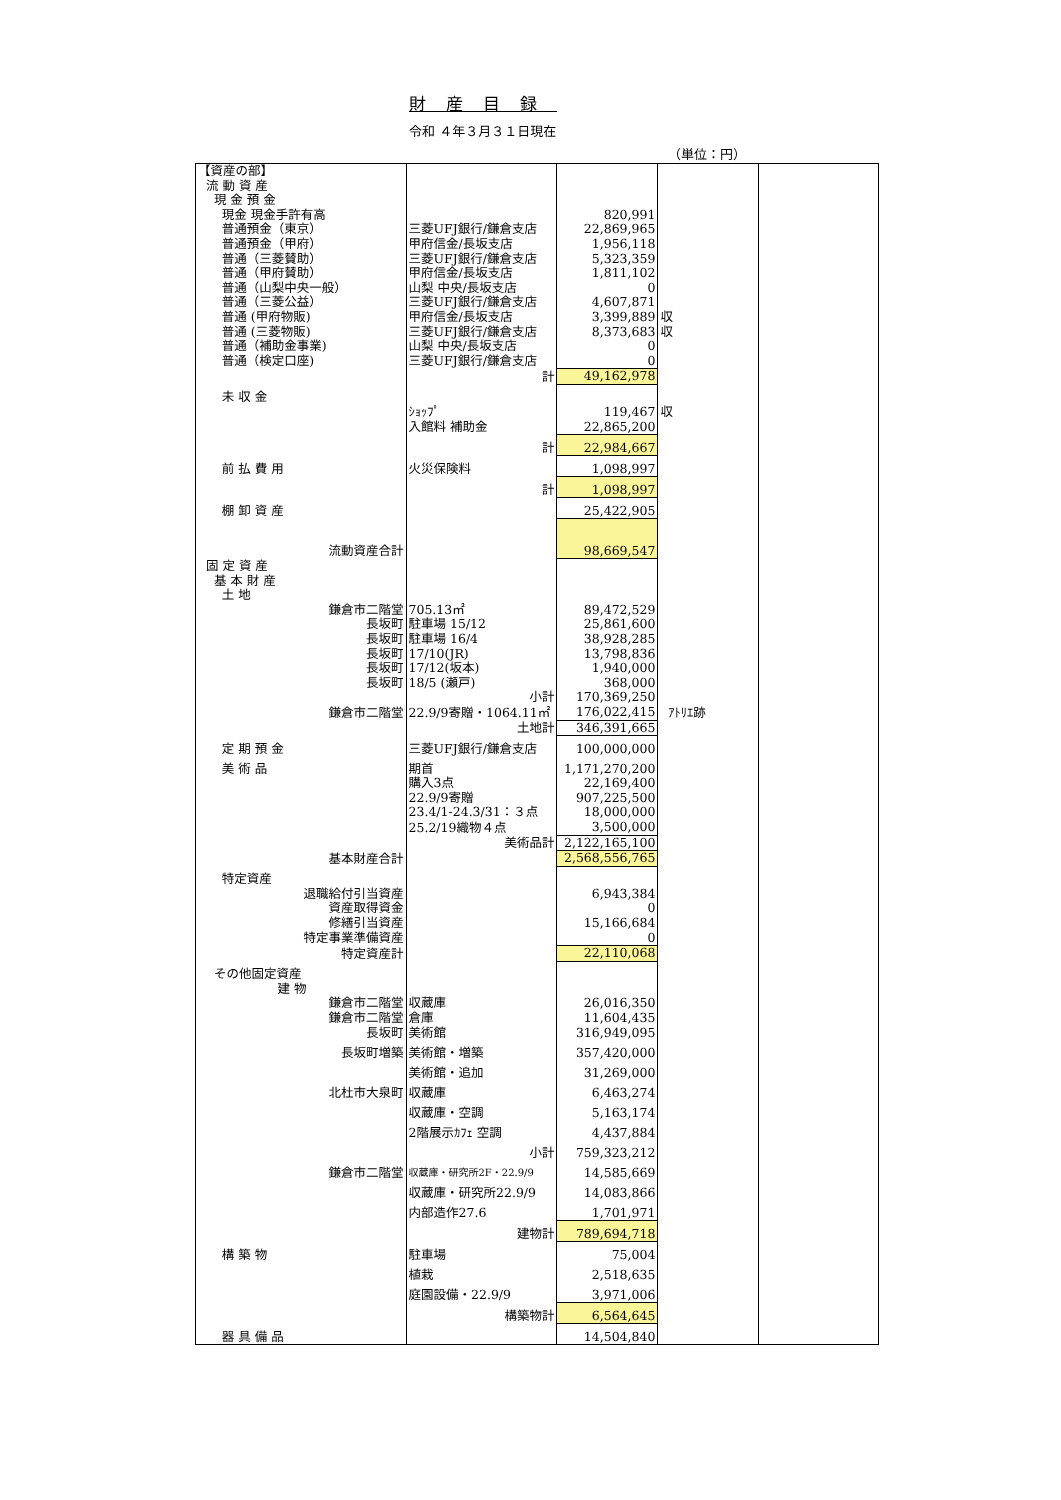財産目録
令和 ４年３月３１日現在
（単位：円）
| 【資産の部】 | | | | |
| 流 動 資 産 | | | | |
| 現 金 預 金 | | | | |
| 現金 現金手許有高 | | 820,991 | | |
| 普通預金（東京） | 三菱UFJ銀行/鎌倉支店 | 22,869,965 | | |
| 普通預金（甲府） | 甲府信金/長坂支店 | 1,956,118 | | |
| 普通（三菱賛助） | 三菱UFJ銀行/鎌倉支店 | 5,323,359 | | |
| 普通（甲府賛助） | 甲府信金/長坂支店 | 1,811,102 | | |
| 普通（山梨中央一般） | 山梨 中央/長坂支店 | 0 | | |
| 普通（三菱公益） | 三菱UFJ銀行/鎌倉支店 | 4,607,871 | | |
| 普通 (甲府物販) | 甲府信金/長坂支店 | 3,399,889 | 収 | |
| 普通 (三菱物販) | 三菱UFJ銀行/鎌倉支店 | 8,373,683 | 収 | |
| 普通（補助金事業) | 山梨 中央/長坂支店 | 0 | | |
| 普通（検定口座) | 三菱UFJ銀行/鎌倉支店 | 0 | | |
| | 計 | 49,162,978 | | |
| 未 収 金 | | | | |
| | ｼｮｯﾌﾟ | 119,467 | 収 | |
| | 入館料 補助金 | 22,865,200 | | |
| | 計 | 22,984,667 | | |
| 前 払 費 用 | 火災保険料 | 1,098,997 | | |
| | 計 | 1,098,997 | | |
| 棚 卸 資 産 | | 25,422,905 | | |
| 流動資産合計 | | 98,669,547 | | |
| 固 定 資 産 | | | | |
| 基 本 財 産 | | | | |
| 土 地 | | | | |
| 鎌倉市二階堂 | 705.13㎡ | 89,472,529 | | |
| 長坂町 | 駐車場 15/12 | 25,861,600 | | |
| 長坂町 | 駐車場 16/4 | 38,928,285 | | |
| 長坂町 | 17/10(JR) | 13,798,836 | | |
| 長坂町 | 17/12(坂本) | 1,940,000 | | |
| 長坂町 | 18/5 (瀬戸) | 368,000 | | |
| | 小計 | 170,369,250 | | |
| 鎌倉市二階堂 | 22.9/9寄贈・1064.11㎡ | 176,022,415 | ｱﾄﾘｴ跡 | |
| | 土地計 | 346,391,665 | | |
| 定 期 預 金 | 三菱UFJ銀行/鎌倉支店 | 100,000,000 | | |
| 美 術 品 | 期首 | 1,171,270,200 | | |
| | 購入3点 | 22,169,400 | | |
| | 22.9/9寄贈 | 907,225,500 | | |
| | 23.4/1-24.3/31：３点 | 18,000,000 | | |
| | 25.2/19織物４点 | 3,500,000 | | |
| | 美術品計 | 2,122,165,100 | | |
| 基本財産合計 | | 2,568,556,765 | | |
| 特定資産 | | | | |
| 退職給付引当資産 | | 6,943,384 | | |
| 資産取得資金 | | 0 | | |
| 修繕引当資産 | | 15,166,684 | | |
| 特定事業準備資産 | | 0 | | |
| 特定資産計 | | 22,110,068 | | |
| その他固定資産 | | | | |
| 建 物 | | | | |
| 鎌倉市二階堂 | 収蔵庫 | 26,016,350 | | |
| 鎌倉市二階堂 | 倉庫 | 11,604,435 | | |
| 長坂町 | 美術館 | 316,949,095 | | |
| 長坂町増築 | 美術館・増築 | 357,420,000 | | |
| | 美術館・追加 | 31,269,000 | | |
| 北杜市大泉町 | 収蔵庫 | 6,463,274 | | |
| | 収蔵庫・空調 | 5,163,174 | | |
| | 2階展示ｶﾌｪ 空調 | 4,437,884 | | |
| | 小計 | 759,323,212 | | |
| 鎌倉市二階堂 | 収蔵庫・研究所2F・22.9/9 | 14,585,669 | | |
| | 収蔵庫・研究所22.9/9 | 14,083,866 | | |
| | 内部造作27.6 | 1,701,971 | | |
| | 建物計 | 789,694,718 | | |
| 構 築 物 | 駐車場 | 75,004 | | |
| | 植栽 | 2,518,635 | | |
| | 庭園設備・22.9/9 | 3,971,006 | | |
| | 構築物計 | 6,564,645 | | |
| 器 具 備 品 | | 14,504,840 | | |